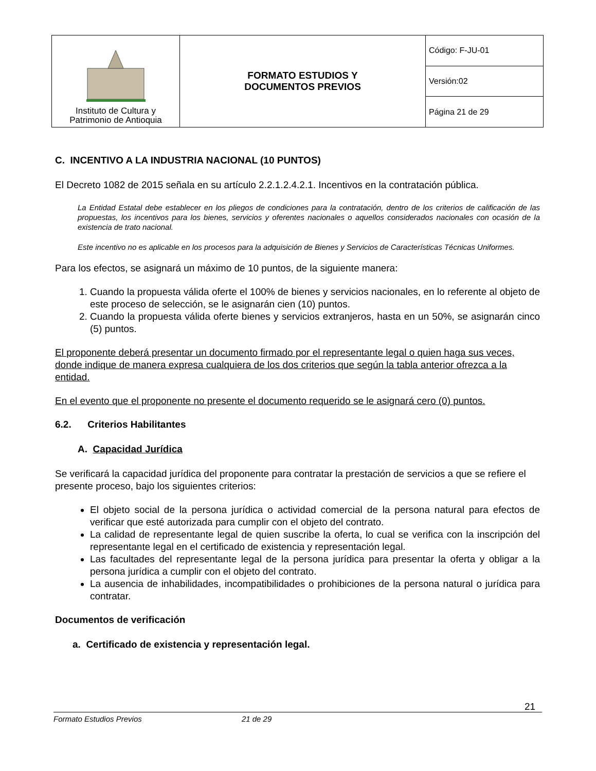| Instituto de Cultura y Patrimonio de Antioquia | FORMATO ESTUDIOS Y DOCUMENTOS PREVIOS | Código: F-JU-01 |
| | | Versión:02 |
| | | Página 21 de 29 |
C. INCENTIVO A LA INDUSTRIA NACIONAL (10 PUNTOS)
El Decreto 1082 de 2015 señala en su artículo 2.2.1.2.4.2.1. Incentivos en la contratación pública.
La Entidad Estatal debe establecer en los pliegos de condiciones para la contratación, dentro de los criterios de calificación de las propuestas, los incentivos para los bienes, servicios y oferentes nacionales o aquellos considerados nacionales con ocasión de la existencia de trato nacional.
Este incentivo no es aplicable en los procesos para la adquisición de Bienes y Servicios de Características Técnicas Uniformes.
Para los efectos, se asignará un máximo de 10 puntos, de la siguiente manera:
1. Cuando la propuesta válida oferte el 100% de bienes y servicios nacionales, en lo referente al objeto de este proceso de selección, se le asignarán cien (10) puntos.
2. Cuando la propuesta válida oferte bienes y servicios extranjeros, hasta en un 50%, se asignarán cinco (5) puntos.
El proponente deberá presentar un documento firmado por el representante legal o quien haga sus veces, donde indique de manera expresa cualquiera de los dos criterios que según la tabla anterior ofrezca a la entidad.
En el evento que el proponente no presente el documento requerido se le asignará cero (0) puntos.
6.2. Criterios Habilitantes
A. Capacidad Jurídica
Se verificará la capacidad jurídica del proponente para contratar la prestación de servicios a que se refiere el presente proceso, bajo los siguientes criterios:
El objeto social de la persona jurídica o actividad comercial de la persona natural para efectos de verificar que esté autorizada para cumplir con el objeto del contrato.
La calidad de representante legal de quien suscribe la oferta, lo cual se verifica con la inscripción del representante legal en el certificado de existencia y representación legal.
Las facultades del representante legal de la persona jurídica para presentar la oferta y obligar a la persona jurídica a cumplir con el objeto del contrato.
La ausencia de inhabilidades, incompatibilidades o prohibiciones de la persona natural o jurídica para contratar.
Documentos de verificación
a. Certificado de existencia y representación legal.
21
Formato Estudios Previos 21 de 29